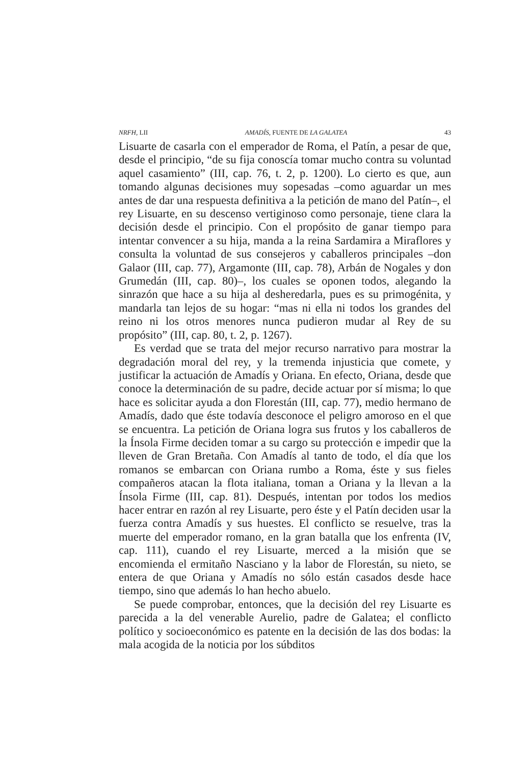NRFH, LII AMADÍS, FUENTE DE LA GALATEA 43
Lisuarte de casarla con el emperador de Roma, el Patín, a pesar de que, desde el principio, “de su fija conoscía tomar mucho contra su voluntad aquel casamiento” (III, cap. 76, t. 2, p. 1200). Lo cierto es que, aun tomando algunas decisiones muy sopesadas –como aguardar un mes antes de dar una respuesta definitiva a la petición de mano del Patín–, el rey Lisuarte, en su descenso vertiginoso como personaje, tiene clara la decisión desde el principio. Con el propósito de ganar tiempo para intentar convencer a su hija, manda a la reina Sardamira a Miraflores y consulta la voluntad de sus consejeros y caballeros principales –don Galaor (III, cap. 77), Argamonte (III, cap. 78), Arbán de Nogales y don Grumedán (III, cap. 80)–, los cuales se oponen todos, alegando la sinrazón que hace a su hija al desheredarla, pues es su primogénita, y mandarla tan lejos de su hogar: “mas ni ella ni todos los grandes del reino ni los otros menores nunca pudieron mudar al Rey de su propósito” (III, cap. 80, t. 2, p. 1267).
Es verdad que se trata del mejor recurso narrativo para mostrar la degradación moral del rey, y la tremenda injusticia que comete, y justificar la actuación de Amadís y Oriana. En efecto, Oriana, desde que conoce la determinación de su padre, decide actuar por sí misma; lo que hace es solicitar ayuda a don Florestán (III, cap. 77), medio hermano de Amadís, dado que éste todavía desconoce el peligro amoroso en el que se encuentra. La petición de Oriana logra sus frutos y los caballeros de la Ínsola Firme deciden tomar a su cargo su protección e impedir que la lleven de Gran Bretaña. Con Amadís al tanto de todo, el día que los romanos se embarcan con Oriana rumbo a Roma, éste y sus fieles compañeros atacan la flota italiana, toman a Oriana y la llevan a la Ínsola Firme (III, cap. 81). Después, intentan por todos los medios hacer entrar en razón al rey Lisuarte, pero éste y el Patín deciden usar la fuerza contra Amadís y sus huestes. El conflicto se resuelve, tras la muerte del emperador romano, en la gran batalla que los enfrenta (IV, cap. 111), cuando el rey Lisuarte, merced a la misión que se encomienda el ermitaño Nasciano y la labor de Florestán, su nieto, se entera de que Oriana y Amadís no sólo están casados desde hace tiempo, sino que además lo han hecho abuelo.
Se puede comprobar, entonces, que la decisión del rey Lisuarte es parecida a la del venerable Aurelio, padre de Galatea; el conflicto político y socioeconómico es patente en la decisión de las dos bodas: la mala acogida de la noticia por los súbditos